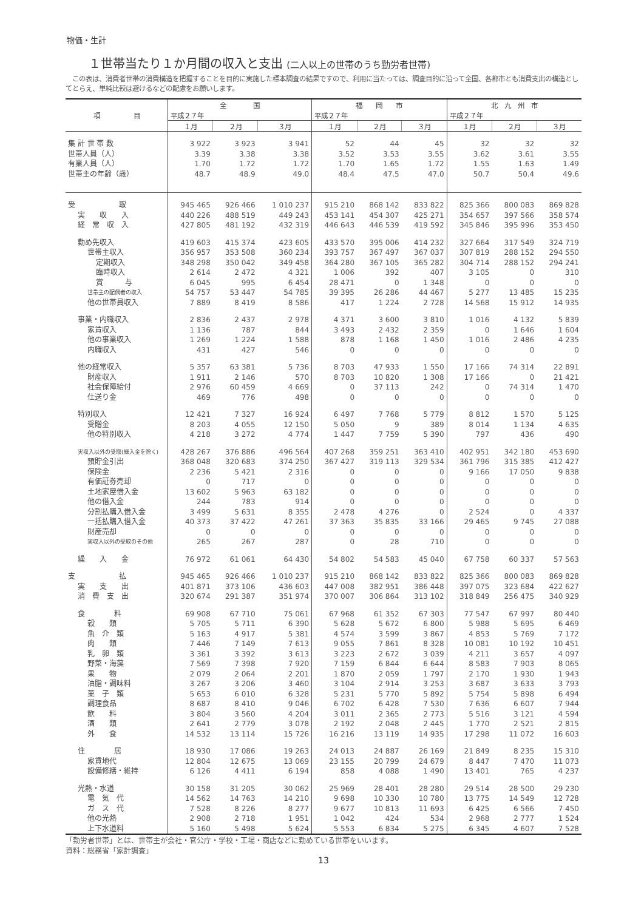物価・生計
１世帯当たり１か月間の収入と支出 (二人以上の世帯のうち勤労者世帯)
　この表は、消費者世帯の消費構造を把握することを目的に実施した標本調査の結果ですので、利用に当たっては、調査目的に沿って全国、各都市とも消費支出の構造としてとらえ、単純比較は避けるなどの配慮をお願いします。
| 項 目 | 全 国 | | | 福 岡 市 | | | 北 九 州 市 | | |
| --- | --- | --- | --- | --- | --- | --- | --- | --- | --- |
| | 平成２７年 | | | 平成２７年 | | | 平成２７年 | | |
| | １月 | ２月 | ３月 | １月 | ２月 | ３月 | １月 | ２月 | ３月 |
| 集 計 世 帯 数 | 3 922 | 3 923 | 3 941 | 52 | 44 | 45 | 32 | 32 | 32 |
| 世帯人員（人） | 3.39 | 3.38 | 3.38 | 3.52 | 3.53 | 3.55 | 3.62 | 3.61 | 3.55 |
| 有業人員（人） | 1.70 | 1.72 | 1.72 | 1.70 | 1.65 | 1.72 | 1.55 | 1.63 | 1.49 |
| 世帯主の年齢（歳） | 48.7 | 48.9 | 49.0 | 48.4 | 47.5 | 47.0 | 50.7 | 50.4 | 49.6 |
| 受 取 | 945 465 | 926 466 | 1 010 237 | 915 210 | 868 142 | 833 822 | 825 366 | 800 083 | 869 828 |
| 実 収 入 | 440 226 | 488 519 | 449 243 | 453 141 | 454 307 | 425 271 | 354 657 | 397 566 | 358 574 |
| 経 常 収 入 | 427 805 | 481 192 | 432 319 | 446 643 | 446 539 | 419 592 | 345 846 | 395 996 | 353 450 |
| 勤め先収入 | 419 603 | 415 374 | 423 605 | 433 570 | 395 006 | 414 232 | 327 664 | 317 549 | 324 719 |
| 世帯主収入 | 356 957 | 353 508 | 360 234 | 393 757 | 367 497 | 367 037 | 307 819 | 288 152 | 294 550 |
| 定期収入 | 348 298 | 350 042 | 349 458 | 364 280 | 367 105 | 365 282 | 304 714 | 288 152 | 294 241 |
| 臨時収入 | 2 614 | 2 472 | 4 321 | 1 006 | 392 | 407 | 3 105 | 0 | 310 |
| 賞 与 | 6 045 | 995 | 6 454 | 28 471 | 0 | 1 348 | 0 | 0 | 0 |
| 世帯主の配偶者の収入 | 54 757 | 53 447 | 54 785 | 39 395 | 26 286 | 44 467 | 5 277 | 13 485 | 15 235 |
| 他の世帯員収入 | 7 889 | 8 419 | 8 586 | 417 | 1 224 | 2 728 | 14 568 | 15 912 | 14 935 |
| 事業・内職収入 | 2 836 | 2 437 | 2 978 | 4 371 | 3 600 | 3 810 | 1 016 | 4 132 | 5 839 |
| 家賃収入 | 1 136 | 787 | 844 | 3 493 | 2 432 | 2 359 | 0 | 1 646 | 1 604 |
| 他の事業収入 | 1 269 | 1 224 | 1 588 | 878 | 1 168 | 1 450 | 1 016 | 2 486 | 4 235 |
| 内職収入 | 431 | 427 | 546 | 0 | 0 | 0 | 0 | 0 | 0 |
| 他の経常収入 | 5 357 | 63 381 | 5 736 | 8 703 | 47 933 | 1 550 | 17 166 | 74 314 | 22 891 |
| 財産収入 | 1 911 | 2 146 | 570 | 8 703 | 10 820 | 1 308 | 17 166 | 0 | 21 421 |
| 社会保障給付 | 2 976 | 60 459 | 4 669 | 0 | 37 113 | 242 | 0 | 74 314 | 1 470 |
| 仕送り金 | 469 | 776 | 498 | 0 | 0 | 0 | 0 | 0 | 0 |
| 特別収入 | 12 421 | 7 327 | 16 924 | 6 497 | 7 768 | 5 779 | 8 812 | 1 570 | 5 125 |
| 受贈金 | 8 203 | 4 055 | 12 150 | 5 050 | 9 | 389 | 8 014 | 1 134 | 4 635 |
| 他の特別収入 | 4 218 | 3 272 | 4 774 | 1 447 | 7 759 | 5 390 | 797 | 436 | 490 |
| 実収入以外の受取(繰入金を除く) | 428 267 | 376 886 | 496 564 | 407 268 | 359 251 | 363 410 | 402 951 | 342 180 | 453 690 |
| 預貯金引出 | 368 048 | 320 683 | 374 250 | 367 427 | 319 113 | 329 534 | 361 796 | 315 385 | 412 427 |
| 保険金 | 2 236 | 5 421 | 2 316 | 0 | 0 | 0 | 9 166 | 17 050 | 9 838 |
| 有価証券売却 | 0 | 717 | 0 | 0 | 0 | 0 | 0 | 0 | 0 |
| 土地家屋借入金 | 13 602 | 5 963 | 63 182 | 0 | 0 | 0 | 0 | 0 | 0 |
| 他の借入金 | 244 | 783 | 914 | 0 | 0 | 0 | 0 | 0 | 0 |
| 分割払購入借入金 | 3 499 | 5 631 | 8 355 | 2 478 | 4 276 | 0 | 2 524 | 0 | 4 337 |
| 一括払購入借入金 | 40 373 | 37 422 | 47 261 | 37 363 | 35 835 | 33 166 | 29 465 | 9 745 | 27 088 |
| 財産売却 | 0 | 0 | 0 | 0 | 0 | 0 | 0 | 0 | 0 |
| 実収入以外の受取のその他 | 265 | 267 | 287 | 0 | 28 | 710 | 0 | 0 | 0 |
| 繰 入 金 | 76 972 | 61 061 | 64 430 | 54 802 | 54 583 | 45 040 | 67 758 | 60 337 | 57 563 |
| 支 払 | 945 465 | 926 466 | 1 010 237 | 915 210 | 868 142 | 833 822 | 825 366 | 800 083 | 869 828 |
| 実 支 出 | 401 871 | 373 106 | 436 603 | 447 008 | 382 951 | 386 448 | 397 075 | 323 684 | 422 627 |
| 消 費 支 出 | 320 674 | 291 387 | 351 974 | 370 007 | 306 864 | 313 102 | 318 849 | 256 475 | 340 929 |
| 食 料 | 69 908 | 67 710 | 75 061 | 67 968 | 61 352 | 67 303 | 77 547 | 67 997 | 80 440 |
| 穀 類 | 5 705 | 5 711 | 6 390 | 5 628 | 5 672 | 6 800 | 5 988 | 5 695 | 6 469 |
| 魚 介 類 | 5 163 | 4 917 | 5 381 | 4 574 | 3 599 | 3 867 | 4 853 | 5 769 | 7 172 |
| 肉 類 | 7 446 | 7 149 | 7 613 | 9 055 | 7 861 | 8 328 | 10 081 | 10 192 | 10 451 |
| 乳 卵 類 | 3 361 | 3 392 | 3 613 | 3 223 | 2 672 | 3 039 | 4 211 | 3 657 | 4 097 |
| 野菜・海藻 | 7 569 | 7 398 | 7 920 | 7 159 | 6 844 | 6 644 | 8 583 | 7 903 | 8 065 |
| 果 物 | 2 079 | 2 064 | 2 201 | 1 870 | 2 059 | 1 797 | 2 170 | 1 930 | 1 943 |
| 油脂・調味料 | 3 267 | 3 206 | 3 460 | 3 104 | 2 914 | 3 253 | 3 687 | 3 633 | 3 793 |
| 菓 子 類 | 5 653 | 6 010 | 6 328 | 5 231 | 5 770 | 5 892 | 5 754 | 5 898 | 6 494 |
| 調理食品 | 8 687 | 8 410 | 9 046 | 6 702 | 6 428 | 7 530 | 7 636 | 6 607 | 7 944 |
| 飲 料 | 3 804 | 3 560 | 4 204 | 3 011 | 2 365 | 2 773 | 5 516 | 3 121 | 4 594 |
| 酒 類 | 2 641 | 2 779 | 3 078 | 2 192 | 2 048 | 2 445 | 1 770 | 2 521 | 2 815 |
| 外 食 | 14 532 | 13 114 | 15 726 | 16 216 | 13 119 | 14 935 | 17 298 | 11 072 | 16 603 |
| 住 居 | 18 930 | 17 086 | 19 263 | 24 013 | 24 887 | 26 169 | 21 849 | 8 235 | 15 310 |
| 家賃地代 | 12 804 | 12 675 | 13 069 | 23 155 | 20 799 | 24 679 | 8 447 | 7 470 | 11 073 |
| 設備修繕・維持 | 6 126 | 4 411 | 6 194 | 858 | 4 088 | 1 490 | 13 401 | 765 | 4 237 |
| 光熱・水道 | 30 158 | 31 205 | 30 062 | 25 969 | 28 401 | 28 280 | 29 514 | 28 500 | 29 230 |
| 電 気 代 | 14 562 | 14 763 | 14 210 | 9 698 | 10 330 | 10 780 | 13 775 | 14 549 | 12 728 |
| ガ ス 代 | 7 528 | 8 226 | 8 277 | 9 677 | 10 813 | 11 693 | 6 425 | 6 566 | 7 450 |
| 他の光熱 | 2 908 | 2 718 | 1 951 | 1 042 | 424 | 534 | 2 968 | 2 777 | 1 524 |
| 上下水道料 | 5 160 | 5 498 | 5 624 | 5 553 | 6 834 | 5 275 | 6 345 | 4 607 | 7 528 |
「勤労者世帯」とは、世帯主が会社・官公庁・学校・工場・商店などに勤めている世帯をいいます。
資料：総務省「家計調査」
13